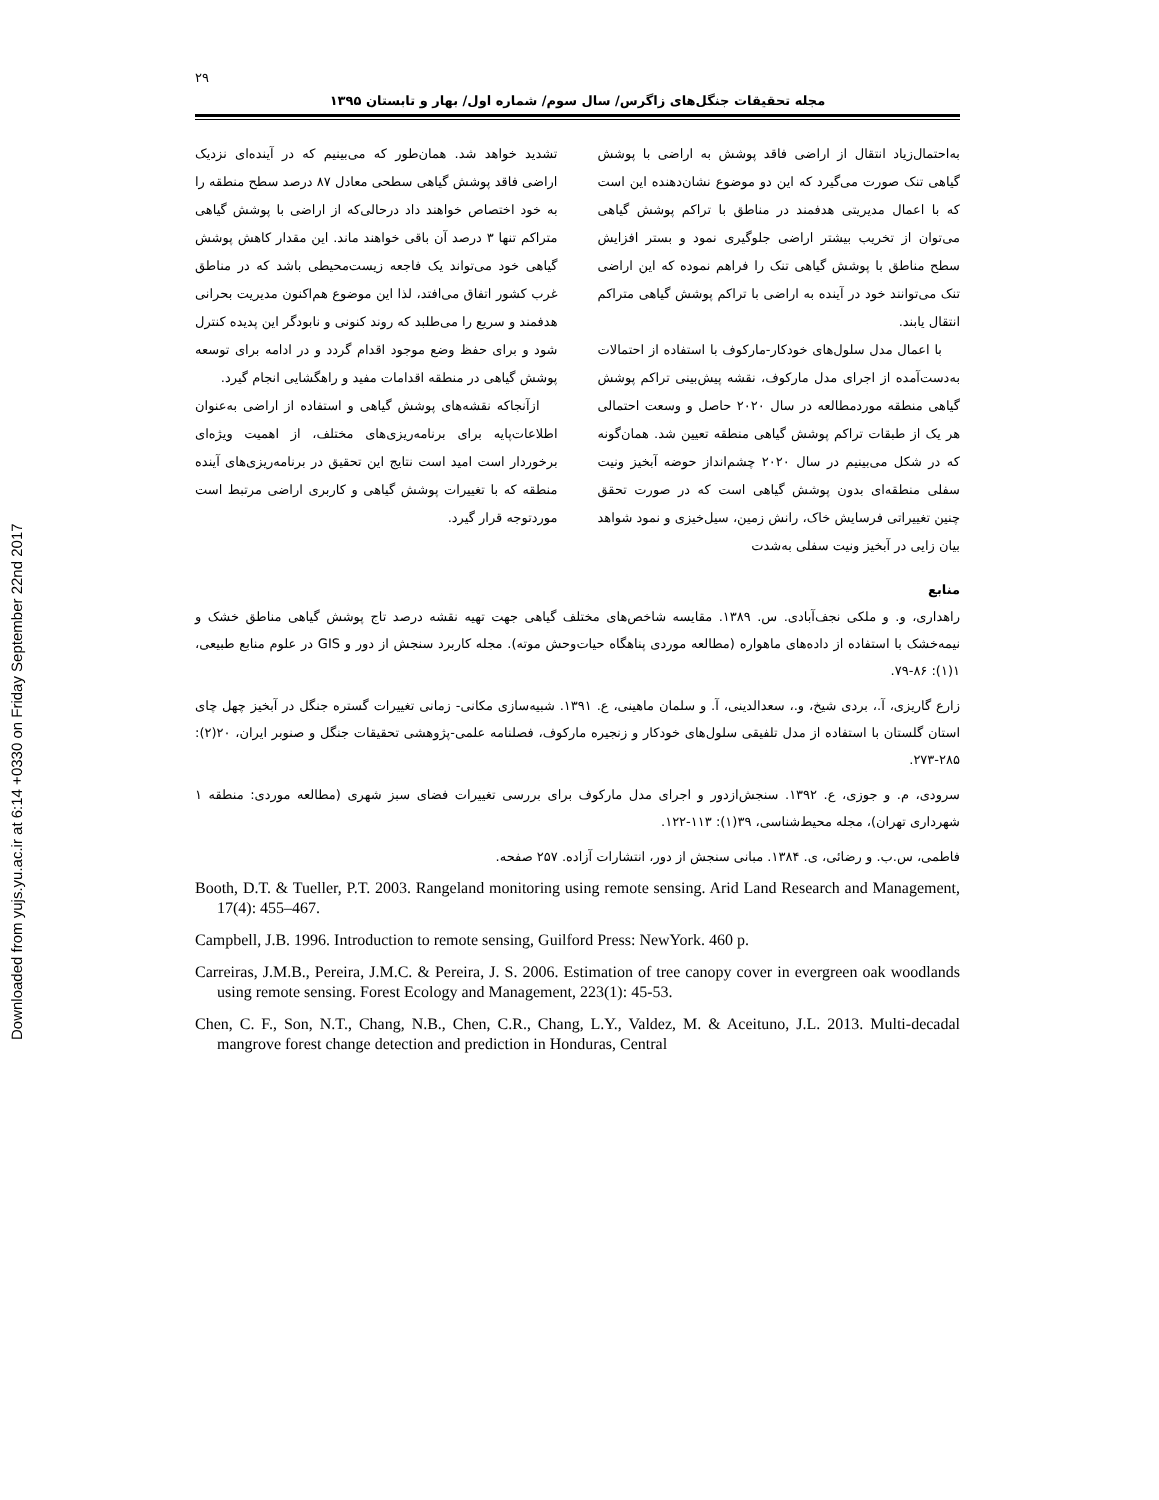Downloaded from yujs.yu.ac.ir at 6:14 +0330 on Friday September 22nd 2017
۲۹
مجله تحقیقات جنگل‌های زاگرس/ سال سوم/ شماره اول/ بهار و تابستان ۱۳۹۵
به‌احتمال‌زیاد انتقال از اراضی فاقد پوشش به اراضی با پوشش گیاهی تنک صورت می‌گیرد که این دو موضوع نشان‌دهنده این است که با اعمال مدیریتی هدفمند در مناطق با تراکم پوشش گیاهی می‌توان از تخریب بیشتر اراضی جلوگیری نمود و بستر افزایش سطح مناطق با پوشش گیاهی تنک را فراهم نموده که این اراضی تنک می‌توانند خود در آینده به اراضی با تراکم پوشش گیاهی متراکم انتقال یابند.
با اعمال مدل سلول‌های خودکار-مارکوف با استفاده از احتمالات به‌دست‌آمده از اجرای مدل مارکوف، نقشه پیش‌بینی تراکم پوشش گیاهی منطقه موردمطالعه در سال ۲۰۲۰ حاصل و وسعت احتمالی هر یک از طبقات تراکم پوشش گیاهی منطقه تعیین شد. همان‌گونه که در شکل می‌بینیم در سال ۲۰۲۰ چشم‌انداز حوضه آبخیز ونیت سفلی منطقه‌ای بدون پوشش گیاهی است که در صورت تحقق چنین تغییراتی فرسایش خاک، رانش زمین، سیل‌خیزی و نمود شواهد بیان زایی در آبخیز ونیت سفلی به‌شدت
تشدید خواهد شد. همان‌طور که می‌بینیم که در آینده‌ای نزدیک اراضی فاقد پوشش گیاهی سطحی معادل ۸۷ درصد سطح منطقه را به خود اختصاص خواهند داد درحالی‌که از اراضی با پوشش گیاهی متراکم تنها ۳ درصد آن باقی خواهند ماند. این مقدار کاهش پوشش گیاهی خود می‌تواند یک فاجعه زیست‌محیطی باشد که در مناطق غرب کشور اتفاق می‌افتد، لذا این موضوع هم‌اکنون مدیریت بحرانی هدفمند و سریع را می‌طلبد که روند کنونی و نابودگر این پدیده کنترل شود و برای حفظ وضع موجود اقدام گردد و در ادامه برای توسعه پوشش گیاهی در منطقه اقدامات مفید و راهگشایی انجام گیرد.
ازآنجاکه نقشه‌های پوشش گیاهی و استفاده از اراضی به‌عنوان اطلاعات‌پایه برای برنامه‌ریزی‌های مختلف، از اهمیت ویژه‌ای برخوردار است امید است نتایج این تحقیق در برنامه‌ریزی‌های آینده منطقه که با تغییرات پوشش گیاهی و کاربری اراضی مرتبط است موردتوجه قرار گیرد.
منابع
راهداری، و. و ملکی نجف‌آبادی. س. ۱۳۸۹. مقایسه شاخص‌های مختلف گیاهی جهت تهیه نقشه درصد تاج پوشش گیاهی مناطق خشک و نیمه‌خشک با استفاده از داده‌های ماهواره (مطالعه موردی پناهگاه حیات‌وحش موته). مجله کاربرد سنجش از دور و GIS در علوم منابع طبیعی، ۱(۱): ۸۶-۷۹.
زارع گاریزی، آ.، بردی شیخ، و.، سعدالدینی، آ. و سلمان ماهینی، ع. ۱۳۹۱. شبیه‌سازی مکانی- زمانی تغییرات گستره جنگل در آبخیز چهل چای استان گلستان با استفاده از مدل تلفیقی سلول‌های خودکار و زنجیره مارکوف، فصلنامه علمی-پژوهشی تحقیقات جنگل و صنوبر ایران، ۲۰(۲): ۲۸۵-۲۷۳.
سرودی، م. و جوزی، ع. ۱۳۹۲. سنجش‌ازدور و اجرای مدل مارکوف برای بررسی تغییرات فضای سبز شهری (مطالعه موردی: منطقه ۱ شهرداری تهران)، مجله محیط‌شناسی، ۳۹(۱): ۱۱۳-۱۲۲.
فاطمی، س.ب. و رضائی، ی. ۱۳۸۴. مبانی سنجش از دور، انتشارات آزاده. ۲۵۷ صفحه.
Booth, D.T. & Tueller, P.T. 2003. Rangeland monitoring using remote sensing. Arid Land Research and Management, 17(4): 455–467.
Campbell, J.B. 1996. Introduction to remote sensing, Guilford Press: NewYork. 460 p.
Carreiras, J.M.B., Pereira, J.M.C. & Pereira, J. S. 2006. Estimation of tree canopy cover in evergreen oak woodlands using remote sensing. Forest Ecology and Management, 223(1): 45-53.
Chen, C. F., Son, N.T., Chang, N.B., Chen, C.R., Chang, L.Y., Valdez, M. & Aceituno, J.L. 2013. Multi-decadal mangrove forest change detection and prediction in Honduras, Central